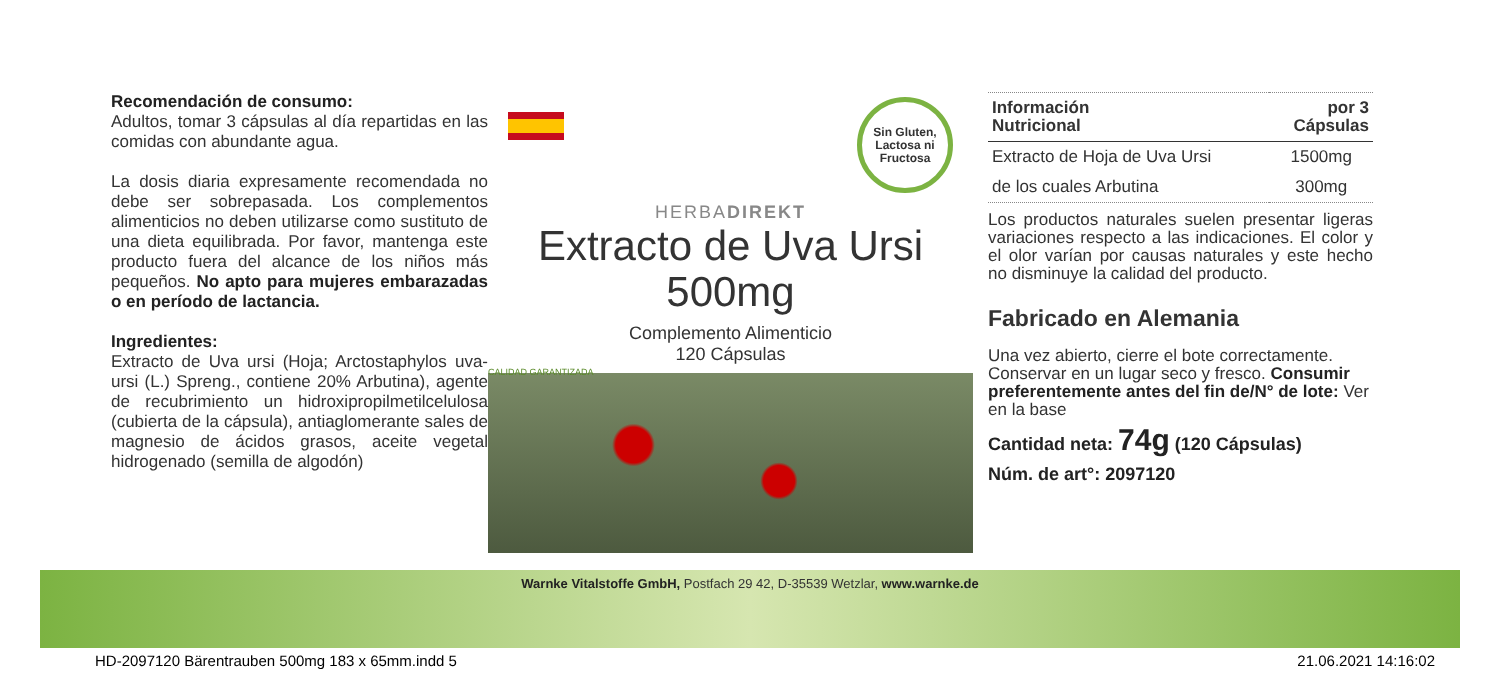Recomendación de consumo:
Adultos, tomar 3 cápsulas al día repartidas en las comidas con abundante agua.
La dosis diaria expresamente recomendada no debe ser sobrepasada. Los complementos alimenticios no deben utilizarse como sustituto de una dieta equilibrada. Por favor, mantenga este producto fuera del alcance de los niños más pequeños. No apto para mujeres embarazadas o en período de lactancia.
Ingredientes:
Extracto de Uva ursi (Hoja; Arctostaphylos uva-ursi (L.) Spreng., contiene 20% Arbutina), agente de recubrimiento un hidroxipropilmetilcelulosa (cubierta de la cápsula), antiaglomerante sales de magnesio de ácidos grasos, aceite vegetal hidrogenado (semilla de algodón)
Sin Gluten,
Lactosa ni
Fructosa
HERBADIREKT
Extracto de Uva Ursi
500mg
Complemento Alimenticio
120 Cápsulas
CALIDAD GARANTIZADA
| Información Nutricional | por 3 Cápsulas |
| --- | --- |
| Extracto de Hoja de Uva Ursi | 1500mg |
| de los cuales Arbutina | 300mg |
Los productos naturales suelen presentar ligeras variaciones respecto a las indicaciones. El color y el olor varían por causas naturales y este hecho no disminuye la calidad del producto.
Fabricado en Alemania
Una vez abierto, cierre el bote correctamente. Conservar en un lugar seco y fresco. Consumir preferentemente antes del fin de/N° de lote: Ver en la base
Cantidad neta: 74g (120 Cápsulas)
Núm. de art°: 2097120
Warnke Vitalstoffe GmbH, Postfach 29 42, D-35539 Wetzlar, www.warnke.de
HD-2097120 Bärentrauben 500mg 183 x 65mm.indd 5 21.06.2021 14:16:02